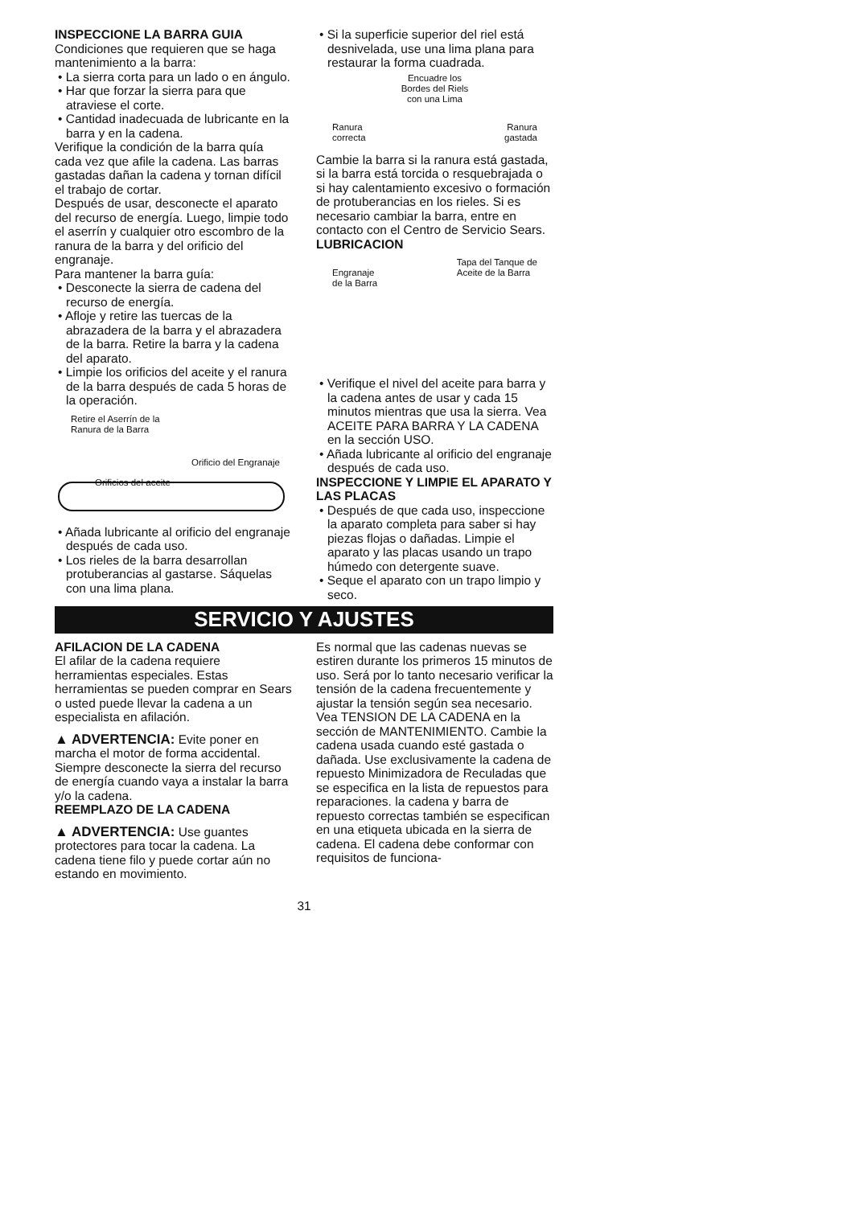INSPECCIONE LA BARRA GUIA
Condiciones que requieren que se haga mantenimiento a la barra:
• La sierra corta para un lado o en ángulo.
• Har que forzar la sierra para que atraviese el corte.
• Cantidad inadecuada de lubricante en la barra y en la cadena.
Verifique la condición de la barra quía cada vez que afile la cadena. Las barras gastadas dañan la cadena y tornan difícil el trabajo de cortar.
Después de usar, desconecte el aparato del recurso de energía. Luego, limpie todo el aserrín y cualquier otro escombro de la ranura de la barra y del orificio del engranaje.
Para mantener la barra guía:
• Desconecte la sierra de cadena del recurso de energía.
• Afloje y retire las tuercas de la abrazadera de la barra y el abrazadera de la barra. Retire la barra y la cadena del aparato.
• Limpie los orificios del aceite y el ranura de la barra después de cada 5 horas de la operación.
Retire el Aserrín de la
Ranura de la Barra
Orificio del Engranaje
Orificios del aceite
• Añada lubricante al orificio del engranaje después de cada uso.
• Los rieles de la barra desarrollan protuberancias al gastarse. Sáquelas con una lima plana.
• Si la superficie superior del riel está desnivelada, use una lima plana para restaurar la forma cuadrada.
Encuadre los
Bordes del Riels
con una Lima
Ranura
correcta Ranura
gastada
Cambie la barra si la ranura está gastada, si la barra está torcida o resquebrajada o si hay calentamiento excesivo o formación de protuberancias en los rieles. Si es necesario cambiar la barra, entre en contacto con el Centro de Servicio Sears.
LUBRICACION
Engranaje
de la Barra Tapa del Tanque de
Aceite de la Barra
• Verifique el nivel del aceite para barra y la cadena antes de usar y cada 15 minutos mientras que usa la sierra. Vea ACEITE PARA BARRA Y LA CADENA en la sección USO.
• Añada lubricante al orificio del engranaje después de cada uso.
INSPECCIONE Y LIMPIE EL APARATO Y LAS PLACAS
• Después de que cada uso, inspeccione la aparato completa para saber si hay piezas flojas o dañadas. Limpie el aparato y las placas usando un trapo húmedo con detergente suave.
• Seque el aparato con un trapo limpio y seco.
SERVICIO Y AJUSTES
AFILACION DE LA CADENA
El afilar de la cadena requiere herramientas especiales. Estas herramientas se pueden comprar en Sears o usted puede llevar la cadena a un especialista en afilación.
▲ ADVERTENCIA: Evite poner en marcha el motor de forma accidental. Siempre desconecte la sierra del recurso de energía cuando vaya a instalar la barra y/o la cadena.
REEMPLAZO DE LA CADENA
▲ ADVERTENCIA: Use guantes protectores para tocar la cadena. La cadena tiene filo y puede cortar aún no estando en movimiento.
Es normal que las cadenas nuevas se estiren durante los primeros 15 minutos de uso. Será por lo tanto necesario verificar la tensión de la cadena frecuentemente y ajustar la tensión según sea necesario. Vea TENSION DE LA CADENA en la sección de MANTENIMIENTO. Cambie la cadena usada cuando esté gastada o dañada. Use exclusivamente la cadena de repuesto Minimizadora de Reculadas que se especifica en la lista de repuestos para reparaciones. la cadena y barra de repuesto correctas también se especifican en una etiqueta ubicada en la sierra de cadena. El cadena debe conformar con requisitos de funciona-
31